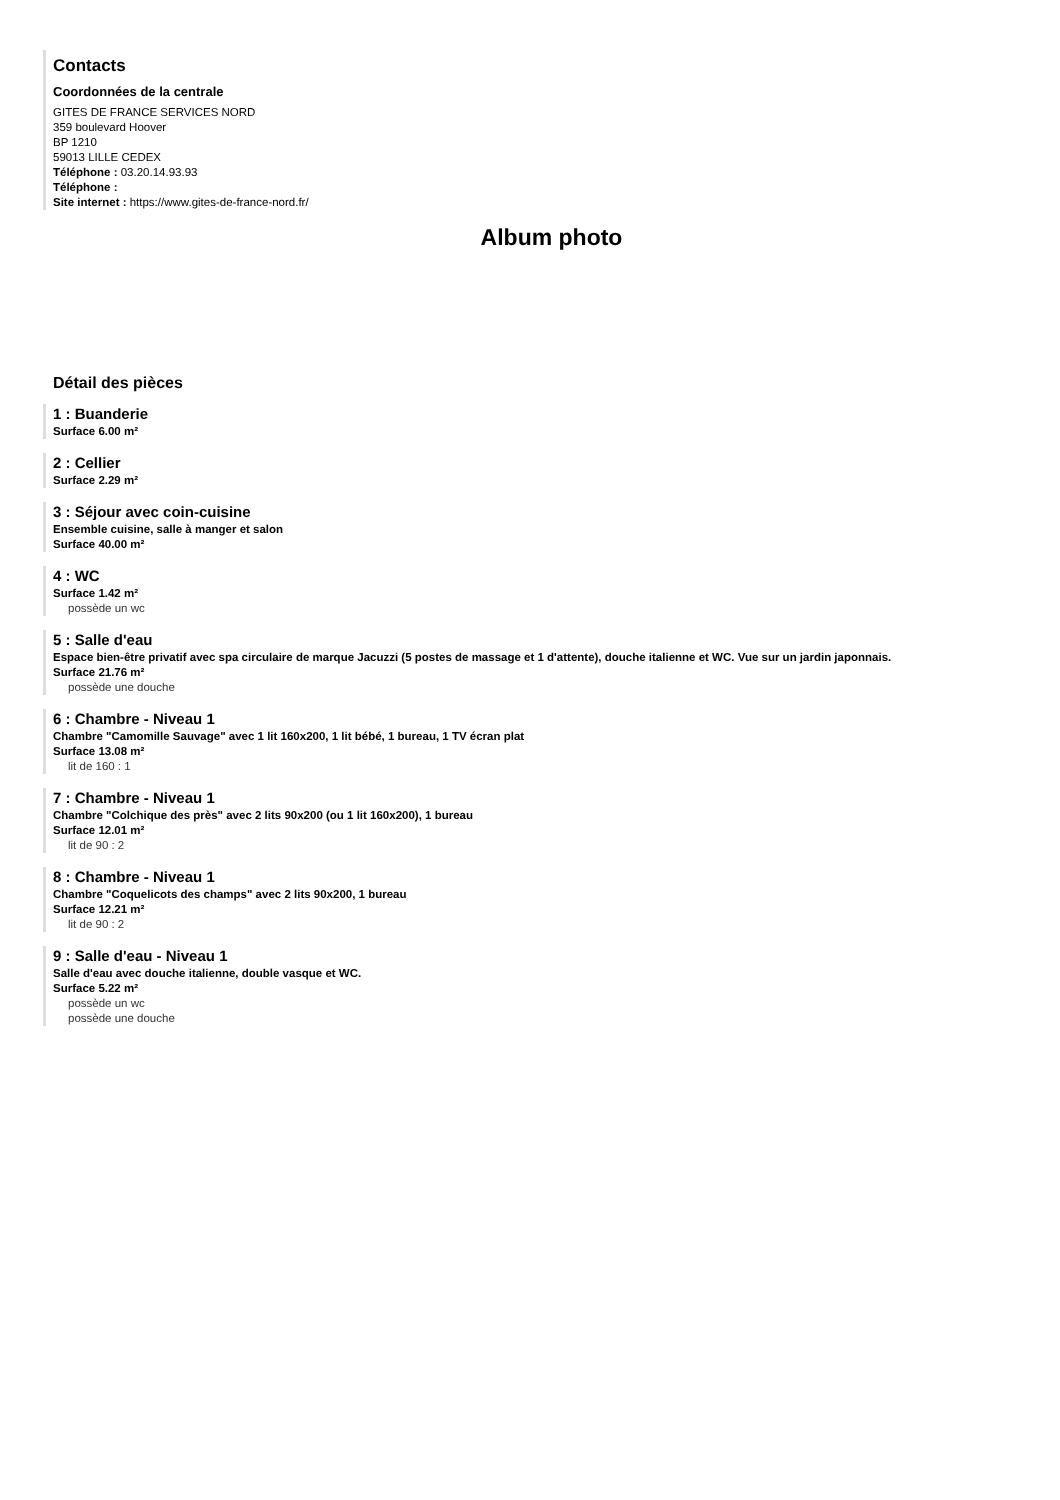Contacts
Coordonnées de la centrale
GITES DE FRANCE SERVICES NORD
359 boulevard Hoover
BP 1210
59013 LILLE CEDEX
Téléphone : 03.20.14.93.93
Téléphone :
Site internet : https://www.gites-de-france-nord.fr/
Album photo
Détail des pièces
1 : Buanderie
Surface 6.00 m²
2 : Cellier
Surface 2.29 m²
3 : Séjour avec coin-cuisine
Ensemble cuisine, salle à manger et salon
Surface 40.00 m²
4 : WC
Surface 1.42 m²
possède un wc
5 : Salle d'eau
Espace bien-être privatif avec spa circulaire de marque Jacuzzi (5 postes de massage et 1 d'attente), douche italienne et WC. Vue sur un jardin japonnais.
Surface 21.76 m²
possède une douche
6 : Chambre - Niveau 1
Chambre "Camomille Sauvage" avec 1 lit 160x200, 1 lit bébé, 1 bureau, 1 TV écran plat
Surface 13.08 m²
lit de 160 : 1
7 : Chambre - Niveau 1
Chambre "Colchique des près" avec 2 lits 90x200 (ou 1 lit 160x200), 1 bureau
Surface 12.01 m²
lit de 90 : 2
8 : Chambre - Niveau 1
Chambre "Coquelicots des champs" avec 2 lits 90x200, 1 bureau
Surface 12.21 m²
lit de 90 : 2
9 : Salle d'eau - Niveau 1
Salle d'eau avec douche italienne, double vasque et WC.
Surface 5.22 m²
possède un wc
possède une douche